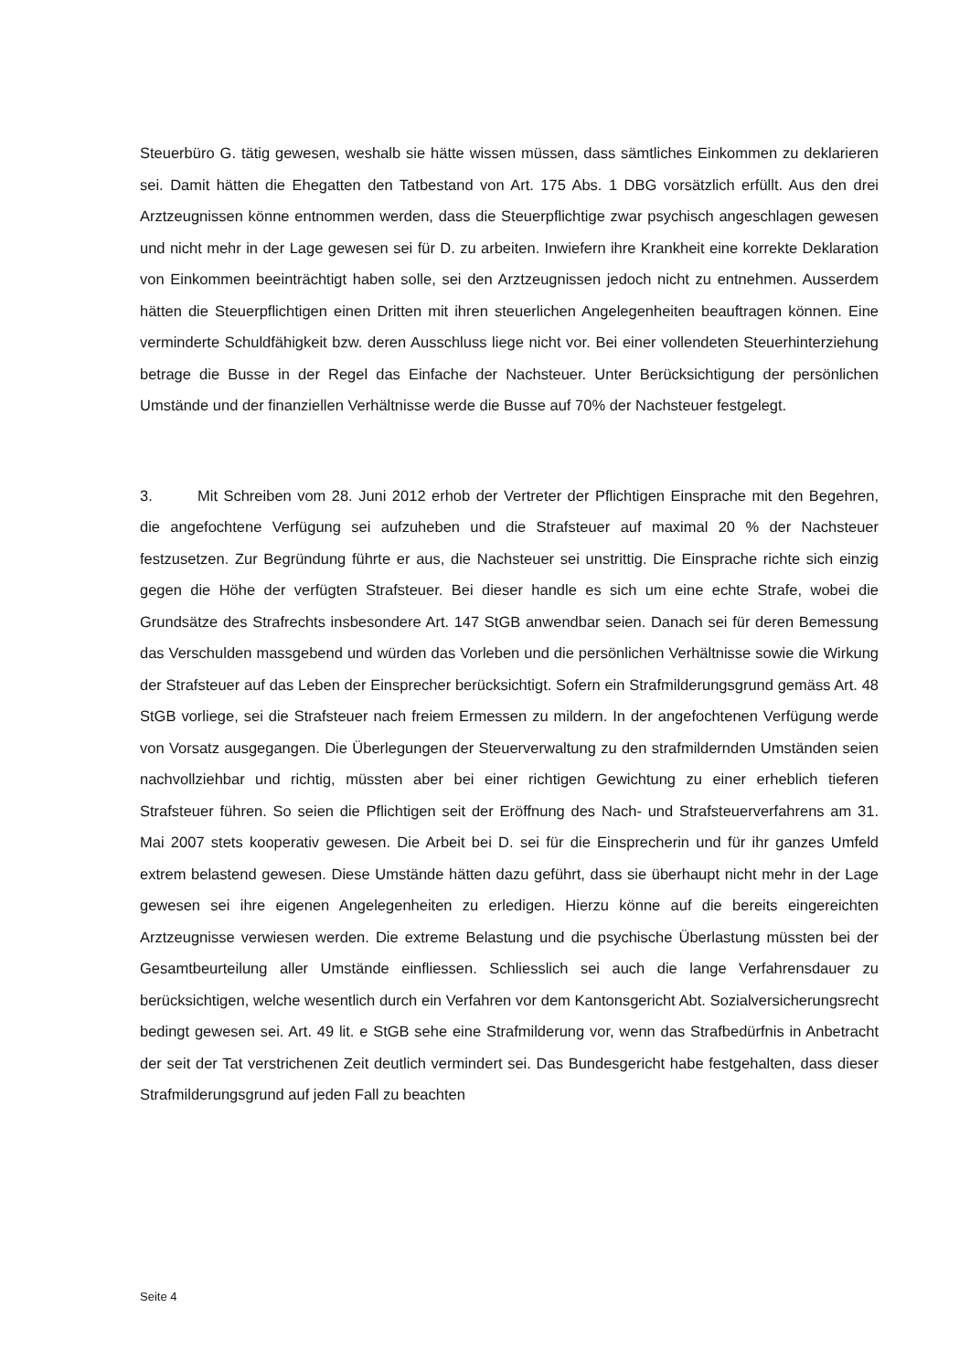Steuerbüro G. tätig gewesen, weshalb sie hätte wissen müssen, dass sämtliches Einkommen zu deklarieren sei. Damit hätten die Ehegatten den Tatbestand von Art. 175 Abs. 1 DBG vorsätzlich erfüllt. Aus den drei Arztzeugnissen könne entnommen werden, dass die Steuerpflichtige zwar psychisch angeschlagen gewesen und nicht mehr in der Lage gewesen sei für D. zu arbeiten. Inwiefern ihre Krankheit eine korrekte Deklaration von Einkommen beeinträchtigt haben solle, sei den Arztzeugnissen jedoch nicht zu entnehmen. Ausserdem hätten die Steuerpflichtigen einen Dritten mit ihren steuerlichen Angelegenheiten beauftragen können. Eine verminderte Schuldfähigkeit bzw. deren Ausschluss liege nicht vor. Bei einer vollendeten Steuerhinterziehung betrage die Busse in der Regel das Einfache der Nachsteuer. Unter Berücksichtigung der persönlichen Umstände und der finanziellen Verhältnisse werde die Busse auf 70% der Nachsteuer festgelegt.
3. Mit Schreiben vom 28. Juni 2012 erhob der Vertreter der Pflichtigen Einsprache mit den Begehren, die angefochtene Verfügung sei aufzuheben und die Strafsteuer auf maximal 20 % der Nachsteuer festzusetzen. Zur Begründung führte er aus, die Nachsteuer sei unstrittig. Die Einsprache richte sich einzig gegen die Höhe der verfügten Strafsteuer. Bei dieser handle es sich um eine echte Strafe, wobei die Grundsätze des Strafrechts insbesondere Art. 147 StGB anwendbar seien. Danach sei für deren Bemessung das Verschulden massgebend und würden das Vorleben und die persönlichen Verhältnisse sowie die Wirkung der Strafsteuer auf das Leben der Einsprecher berücksichtigt. Sofern ein Strafmilderungsgrund gemäss Art. 48 StGB vorliege, sei die Strafsteuer nach freiem Ermessen zu mildern. In der angefochtenen Verfügung werde von Vorsatz ausgegangen. Die Überlegungen der Steuerverwaltung zu den strafmildernden Umständen seien nachvollziehbar und richtig, müssten aber bei einer richtigen Gewichtung zu einer erheblich tieferen Strafsteuer führen. So seien die Pflichtigen seit der Eröffnung des Nach- und Strafsteuerverfahrens am 31. Mai 2007 stets kooperativ gewesen. Die Arbeit bei D. sei für die Einsprecherin und für ihr ganzes Umfeld extrem belastend gewesen. Diese Umstände hätten dazu geführt, dass sie überhaupt nicht mehr in der Lage gewesen sei ihre eigenen Angelegenheiten zu erledigen. Hierzu könne auf die bereits eingereichten Arztzeugnisse verwiesen werden. Die extreme Belastung und die psychische Überlastung müssten bei der Gesamtbeurteilung aller Umstände einfliessen. Schliesslich sei auch die lange Verfahrensdauer zu berücksichtigen, welche wesentlich durch ein Verfahren vor dem Kantonsgericht Abt. Sozialversicherungsrecht bedingt gewesen sei. Art. 49 lit. e StGB sehe eine Strafmilderung vor, wenn das Strafbedürfnis in Anbetracht der seit der Tat verstrichenen Zeit deutlich vermindert sei. Das Bundesgericht habe festgehalten, dass dieser Strafmilderungsgrund auf jeden Fall zu beachten
Seite 4